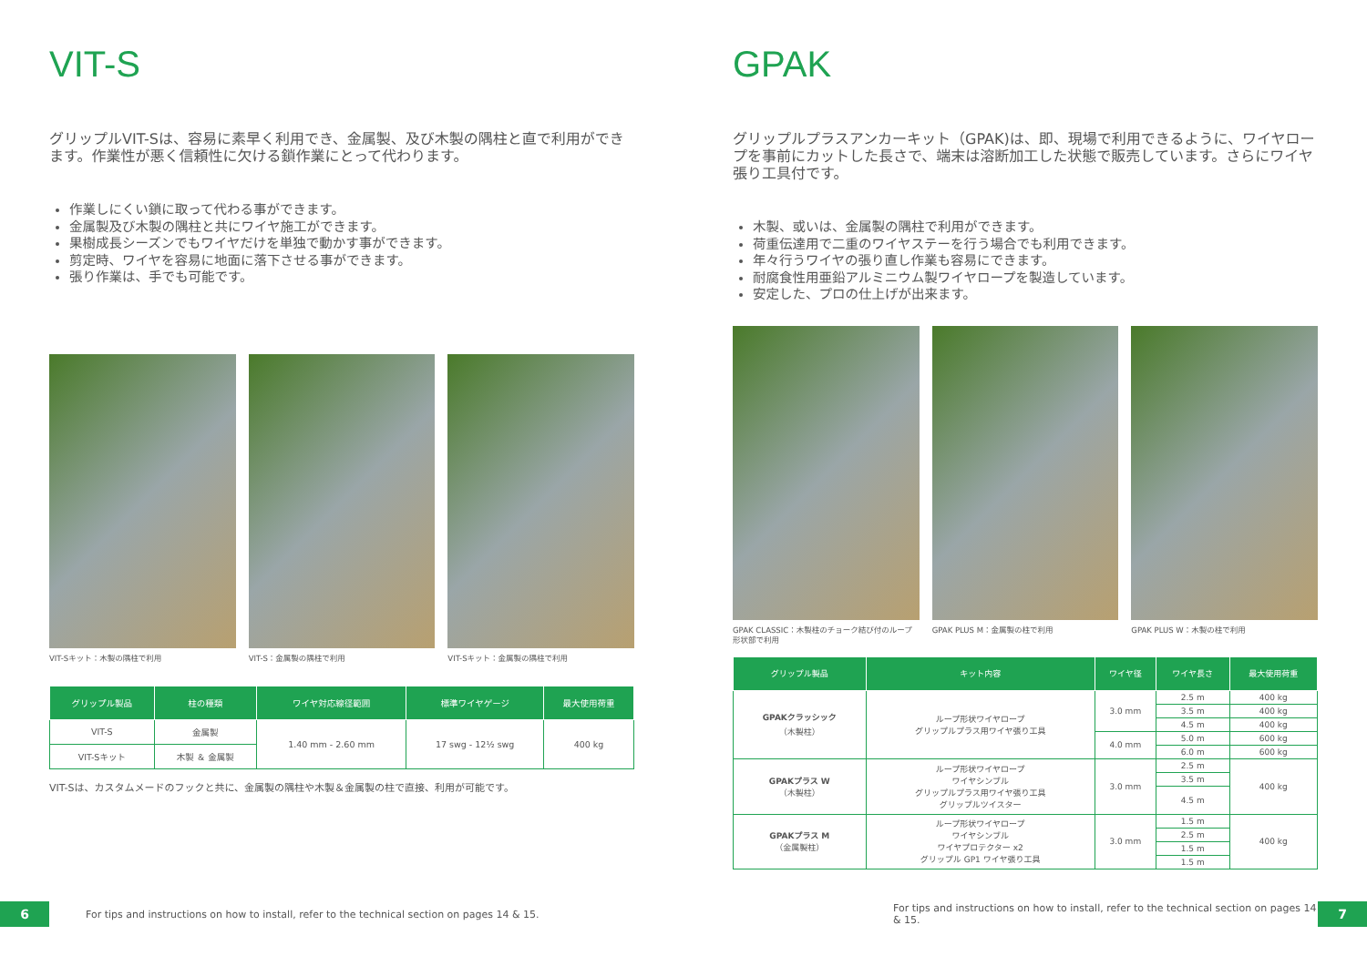VIT-S
グリップルVIT-Sは、容易に素早く利用でき、金属製、及び木製の隅柱と直で利用ができます。作業性が悪く信頼性に欠ける鎖作業にとって代わります。
作業しにくい鎖に取って代わる事ができます。
金属製及び木製の隅柱と共にワイヤ施工ができます。
果樹成長シーズンでもワイヤだけを単独で動かす事ができます。
剪定時、ワイヤを容易に地面に落下させる事ができます。
張り作業は、手でも可能です。
VIT-Sキット：木製の隅柱で利用
VIT-S：金属製の隅柱で利用
VIT-Sキット：金属製の隅柱で利用
| グリップル製品 | 柱の種類 | ワイヤ対応線径範囲 | 標準ワイヤゲージ | 最大使用荷重 |
| --- | --- | --- | --- | --- |
| VIT-S | 金属製 | 1.40 mm - 2.60 mm | 17 swg - 12½ swg | 400 kg |
| VIT-Sキット | 木製 ＆ 金属製 | | | |
VIT-Sは、カスタムメードのフックと共に、金属製の隅柱や木製＆金属製の柱で直接、利用が可能です。
6
For tips and instructions on how to install, refer to the technical section on pages 14 & 15.
GPAK
グリップルプラスアンカーキット（GPAK)は、即、現場で利用できるように、ワイヤロープを事前にカットした長さで、端末は溶断加工した状態で販売しています。さらにワイヤ張り工具付です。
木製、或いは、金属製の隅柱で利用ができます。
荷重伝達用で二重のワイヤステーを行う場合でも利用できます。
年々行うワイヤの張り直し作業も容易にできます。
耐腐食性用亜鉛アルミニウム製ワイヤロープを製造しています。
安定した、プロの仕上げが出来ます。
GPAK CLASSIC：木製柱のチョーク結び付のループ形状部で利用
GPAK PLUS M：金属製の柱で利用
GPAK PLUS W：木製の柱で利用
| グリップル製品 | キット内容 | ワイヤ径 | ワイヤ長さ | 最大使用荷重 |
| --- | --- | --- | --- | --- |
| GPAKクラッシック （木製柱） | ループ形状ワイヤロープ グリップルプラス用ワイヤ張り工具 | 3.0 mm | 2.5 m | 400 kg |
| | | | 3.5 m | 400 kg |
| | | | 4.5 m | 400 kg |
| | | 4.0 mm | 5.0 m | 600 kg |
| | | | 6.0 m | 600 kg |
| GPAKプラス W （木製柱） | ループ形状ワイヤロープ ワイヤシンブル グリップルプラス用ワイヤ張り工具 グリップルツイスター | 3.0 mm | 2.5 m | 400 kg |
| | | | 3.5 m | |
| | | | 4.5 m | |
| GPAKプラス M （金属製柱） | ループ形状ワイヤロープ ワイヤシンブル ワイヤプロテクター x2 グリップル GP1 ワイヤ張り工具 | 3.0 mm | 1.5 m | 400 kg |
| | | | 2.5 m | |
| | | | 1.5 m | |
| | | | 1.5 m | |
For tips and instructions on how to install, refer to the technical section on pages 14 & 15.
7